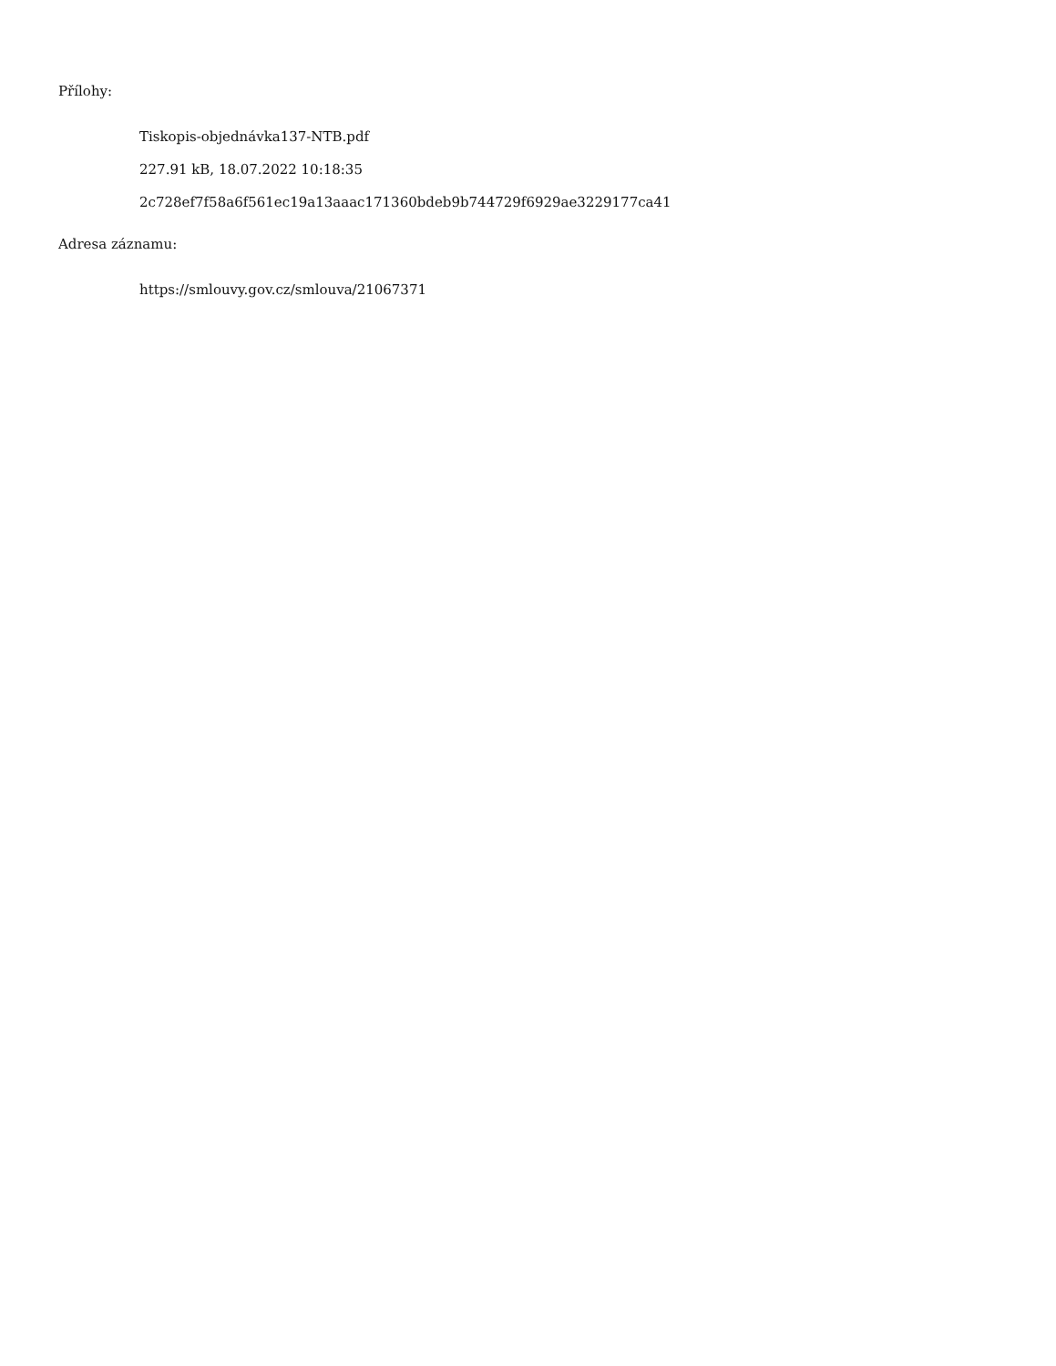Přílohy:
Tiskopis-objednávka137-NTB.pdf
227.91 kB, 18.07.2022 10:18:35
2c728ef7f58a6f561ec19a13aaac171360bdeb9b744729f6929ae3229177ca41
Adresa záznamu:
https://smlouvy.gov.cz/smlouva/21067371